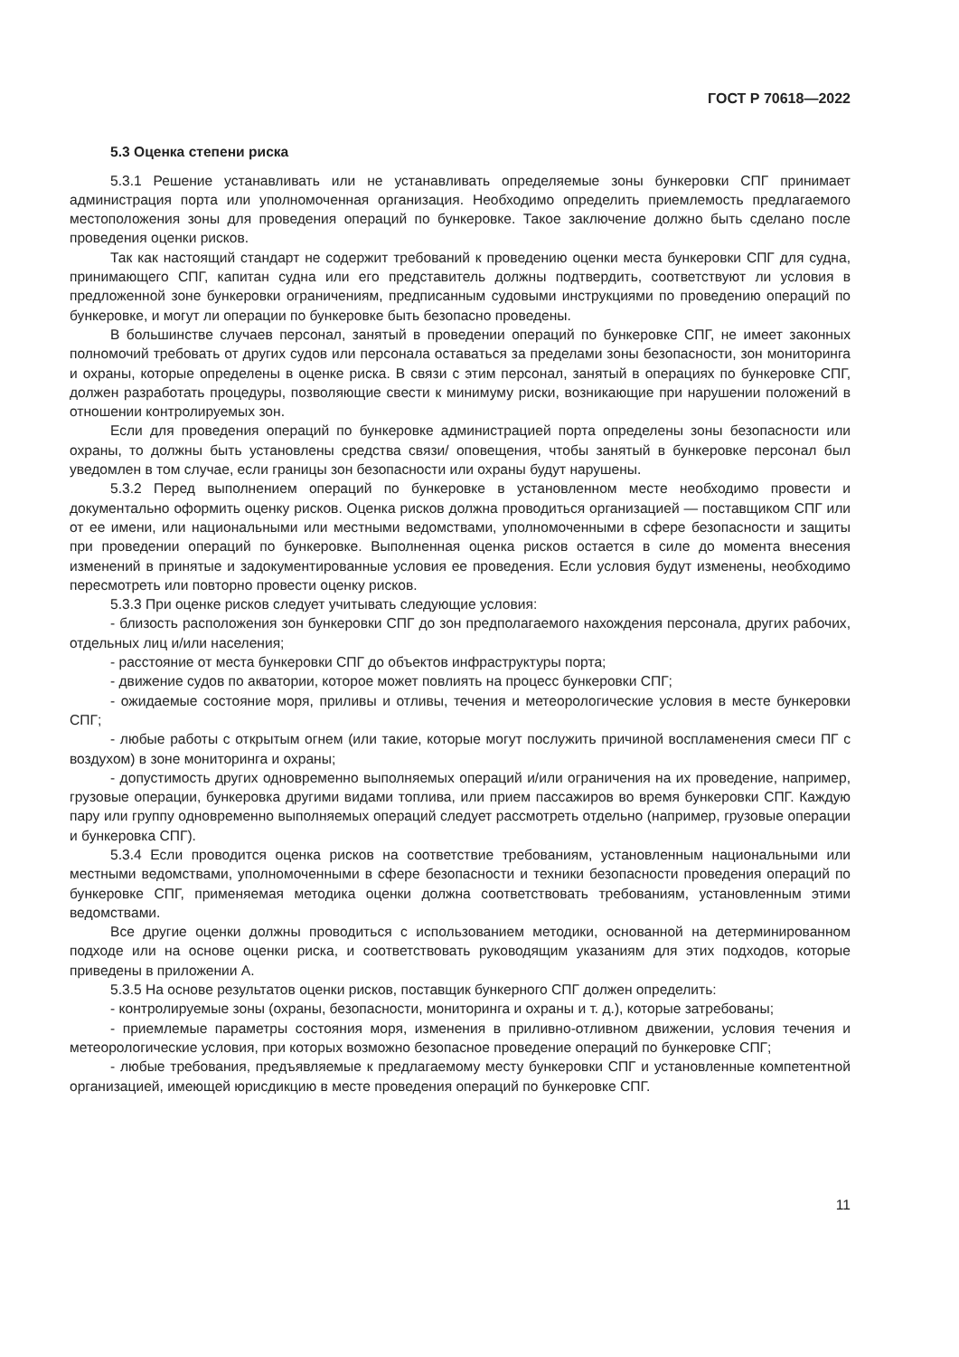ГОСТ Р 70618—2022
5.3 Оценка степени риска
5.3.1 Решение устанавливать или не устанавливать определяемые зоны бункеровки СПГ принимает администрация порта или уполномоченная организация. Необходимо определить приемлемость предлагаемого местоположения зоны для проведения операций по бункеровке. Такое заключение должно быть сделано после проведения оценки рисков.
Так как настоящий стандарт не содержит требований к проведению оценки места бункеровки СПГ для судна, принимающего СПГ, капитан судна или его представитель должны подтвердить, соответствуют ли условия в предложенной зоне бункеровки ограничениям, предписанным судовыми инструкциями по проведению операций по бункеровке, и могут ли операции по бункеровке быть безопасно проведены.
В большинстве случаев персонал, занятый в проведении операций по бункеровке СПГ, не имеет законных полномочий требовать от других судов или персонала оставаться за пределами зоны безопасности, зон мониторинга и охраны, которые определены в оценке риска. В связи с этим персонал, занятый в операциях по бункеровке СПГ, должен разработать процедуры, позволяющие свести к минимуму риски, возникающие при нарушении положений в отношении контролируемых зон.
Если для проведения операций по бункеровке администрацией порта определены зоны безопасности или охраны, то должны быть установлены средства связи/ оповещения, чтобы занятый в бункеровке персонал был уведомлен в том случае, если границы зон безопасности или охраны будут нарушены.
5.3.2 Перед выполнением операций по бункеровке в установленном месте необходимо провести и документально оформить оценку рисков. Оценка рисков должна проводиться организацией — поставщиком СПГ или от ее имени, или национальными или местными ведомствами, уполномоченными в сфере безопасности и защиты при проведении операций по бункеровке. Выполненная оценка рисков остается в силе до момента внесения изменений в принятые и задокументированные условия ее проведения. Если условия будут изменены, необходимо пересмотреть или повторно провести оценку рисков.
5.3.3 При оценке рисков следует учитывать следующие условия:
- близость расположения зон бункеровки СПГ до зон предполагаемого нахождения персонала, других рабочих, отдельных лиц и/или населения;
- расстояние от места бункеровки СПГ до объектов инфраструктуры порта;
- движение судов по акватории, которое может повлиять на процесс бункеровки СПГ;
- ожидаемые состояние моря, приливы и отливы, течения и метеорологические условия в месте бункеровки СПГ;
- любые работы с открытым огнем (или такие, которые могут послужить причиной воспламенения смеси ПГ с воздухом) в зоне мониторинга и охраны;
- допустимость других одновременно выполняемых операций и/или ограничения на их проведение, например, грузовые операции, бункеровка другими видами топлива, или прием пассажиров во время бункеровки СПГ. Каждую пару или группу одновременно выполняемых операций следует рассмотреть отдельно (например, грузовые операции и бункеровка СПГ).
5.3.4 Если проводится оценка рисков на соответствие требованиям, установленным национальными или местными ведомствами, уполномоченными в сфере безопасности и техники безопасности проведения операций по бункеровке СПГ, применяемая методика оценки должна соответствовать требованиям, установленным этими ведомствами.
Все другие оценки должны проводиться с использованием методики, основанной на детерминированном подходе или на основе оценки риска, и соответствовать руководящим указаниям для этих подходов, которые приведены в приложении А.
5.3.5 На основе результатов оценки рисков, поставщик бункерного СПГ должен определить:
- контролируемые зоны (охраны, безопасности, мониторинга и охраны и т. д.), которые затребованы;
- приемлемые параметры состояния моря, изменения в приливно-отливном движении, условия течения и метеорологические условия, при которых возможно безопасное проведение операций по бункеровке СПГ;
- любые требования, предъявляемые к предлагаемому месту бункеровки СПГ и установленные компетентной организацией, имеющей юрисдикцию в месте проведения операций по бункеровке СПГ.
11